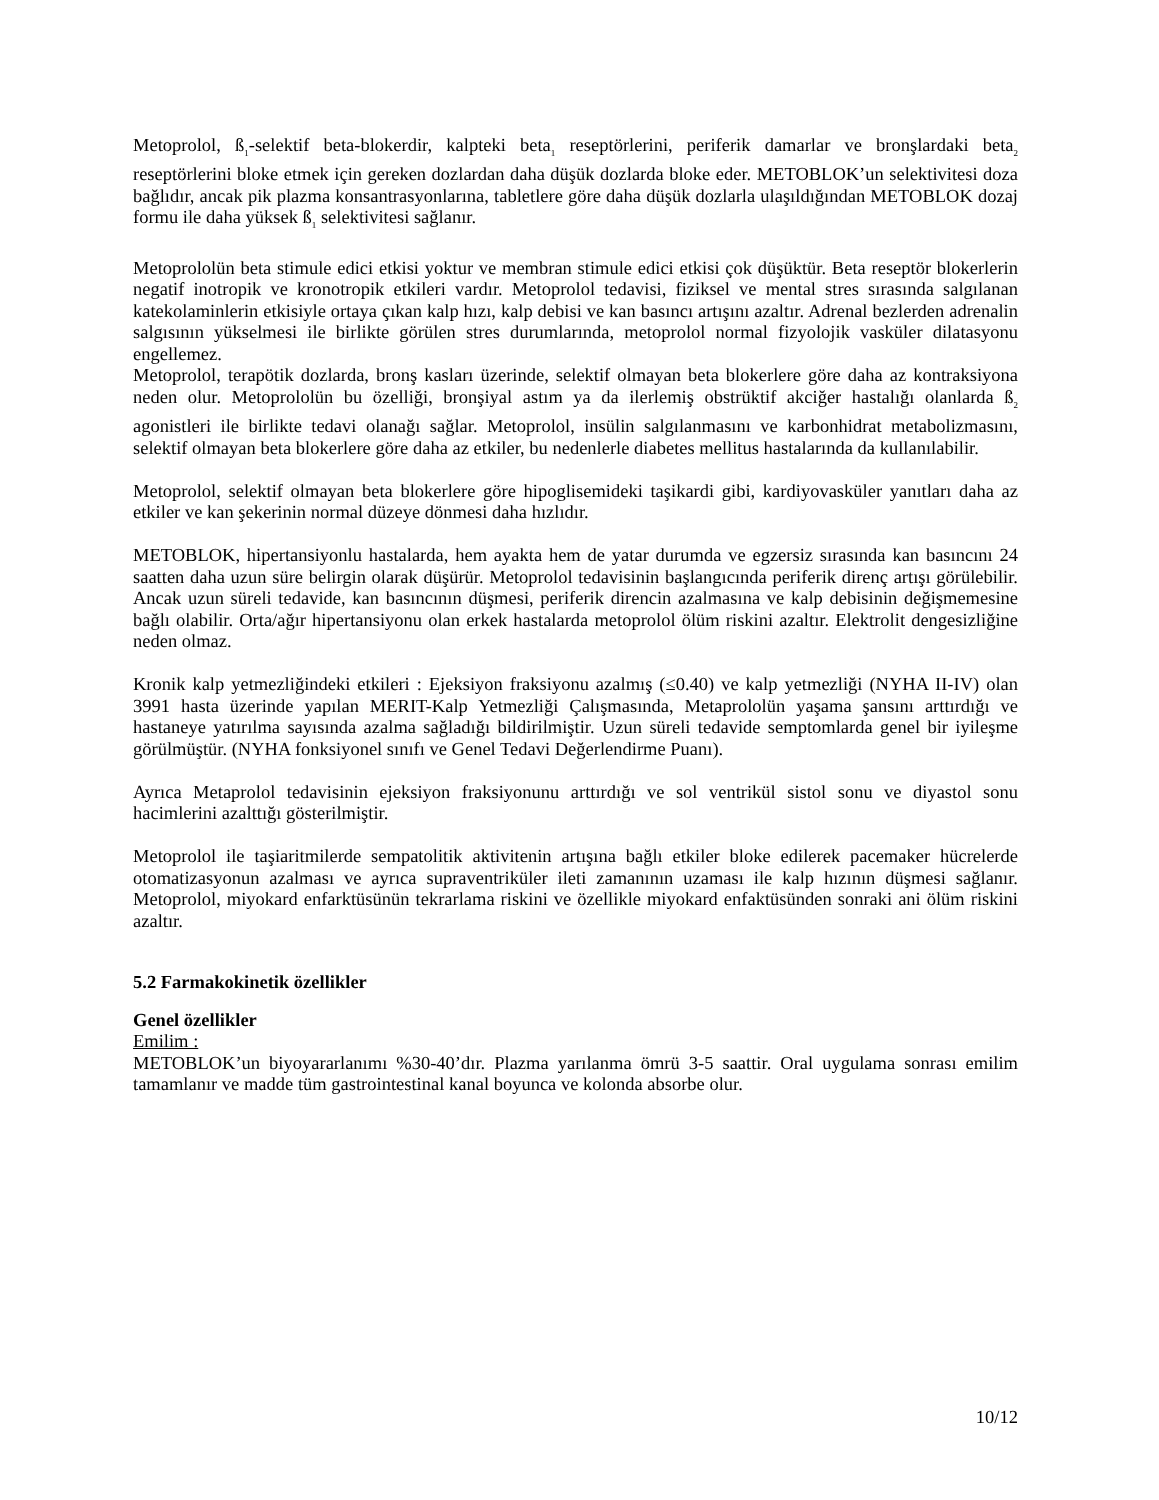Metoprolol, ß<sub>1</sub>-selektif beta-blokerdir, kalpteki beta<sub>1</sub> reseptörlerini, periferik damarlar ve bronşlardaki beta<sub>2</sub> reseptörlerini bloke etmek için gereken dozlardan daha düşük dozlarda bloke eder. METOBLOK’un selektivitesi doza bağlıdır, ancak pik plazma konsantrasyonlarına, tabletlere göre daha düşük dozlarla ulaşıldığından METOBLOK dozaj formu ile daha yüksek ß<sub>1</sub> selektivitesi sağlanır.
Metoprololün beta stimule edici etkisi yoktur ve membran stimule edici etkisi çok düşüktür. Beta reseptör blokerlerin negatif inotropik ve kronotropik etkileri vardır. Metoprolol tedavisi, fiziksel ve mental stres sırasında salgılanan katekolaminlerin etkisiyle ortaya çıkan kalp hızı, kalp debisi ve kan basıncı artışını azaltır. Adrenal bezlerden adrenalin salgısının yükselmesi ile birlikte görülen stres durumlarında, metoprolol normal fizyolojik vasküler dilatasyonu engellemez.
Metoprolol, terapötik dozlarda, bronş kasları üzerinde, selektif olmayan beta blokerlere göre daha az kontraksiyona neden olur. Metoprololün bu özelliği, bronşiyal astım ya da ilerlemiş obstrüktif akciğer hastalığı olanlarda ß<sub>2</sub> agonistleri ile birlikte tedavi olanağı sağlar. Metoprolol, insülin salgılanmasını ve karbonhidrat metabolizmasını, selektif olmayan beta blokerlere göre daha az etkiler, bu nedenlerle diabetes mellitus hastalarında da kullanılabilir.
Metoprolol, selektif olmayan beta blokerlere göre hipoglisemideki taşikardi gibi, kardiyovasküler yanıtları daha az etkiler ve kan şekerinin normal düzeye dönmesi daha hızlıdır.
METOBLOK, hipertansiyonlu hastalarda, hem ayakta hem de yatar durumda ve egzersiz sırasında kan basıncını 24 saatten daha uzun süre belirgin olarak düşürür. Metoprolol tedavisinin başlangıcında periferik direnç artışı görülebilir. Ancak uzun süreli tedavide, kan basıncının düşmesi, periferik direncin azalmasına ve kalp debisinin değişmemesine bağlı olabilir. Orta/ağır hipertansiyonu olan erkek hastalarda metoprolol ölüm riskini azaltır. Elektrolit dengesizliğine neden olmaz.
Kronik kalp yetmezliğindeki etkileri : Ejeksiyon fraksiyonu azalmış (≤0.40) ve kalp yetmezliği (NYHA II-IV) olan 3991 hasta üzerinde yapılan MERIT-Kalp Yetmezliği Çalışmasında, Metaprololün yaşama şansını arttırdığı ve hastaneye yatırılma sayısında azalma sağladığı bildirilmiştir. Uzun süreli tedavide semptomlarda genel bir iyileşme görülmüştür. (NYHA fonksiyonel sınıfı ve Genel Tedavi Değerlendirme Puanı).
Ayrıca Metaprolol tedavisinin ejeksiyon fraksiyonunu arttırdığı ve sol ventrikül sistol sonu ve diyastol sonu hacimlerini azalttığı gösterilmiştir.
Metoprolol ile taşiaritmilerde sempatolitik aktivitenin artışına bağlı etkiler bloke edilerek pacemaker hücrelerde otomatizasyonun azalması ve ayrıca supraventriküler ileti zamanının uzaması ile kalp hızının düşmesi sağlanır. Metoprolol, miyokard enfarktüsünün tekrarlama riskini ve özellikle miyokard enfaktüsünden sonraki ani ölüm riskini azaltır.
5.2 Farmakokinetik özellikler
Genel özellikler
Emilim :
METOBLOK’un biyoyararlanımı %30-40’dır. Plazma yarılanma ömrü 3-5 saattir. Oral uygulama sonrası emilim tamamlanır ve madde tüm gastrointestinal kanal boyunca ve kolonda absorbe olur.
10/12